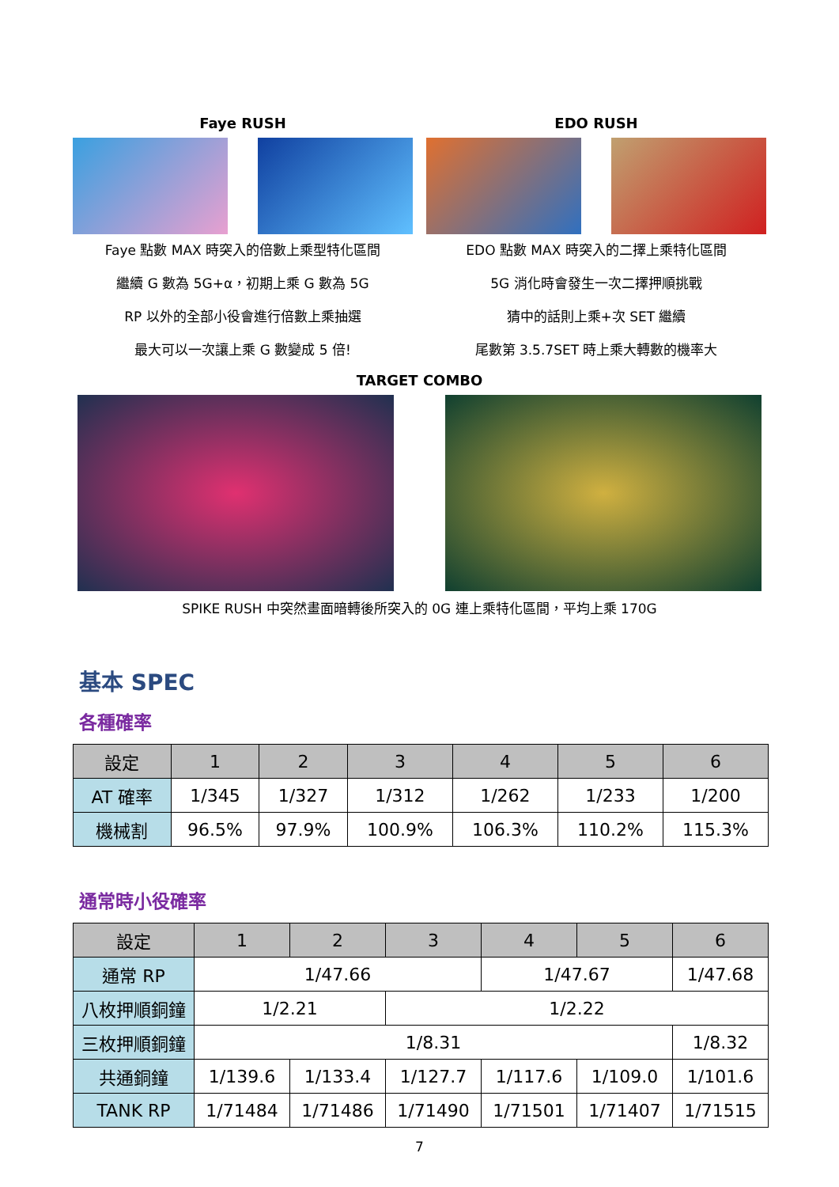Faye RUSH
Faye 點數 MAX 時突入的倍數上乘型特化區間
繼續 G 數為 5G+α，初期上乘 G 數為 5G
RP 以外的全部小役會進行倍數上乘抽選
最大可以一次讓上乘 G 數變成 5 倍!
EDO RUSH
EDO 點數 MAX 時突入的二擇上乘特化區間
5G 消化時會發生一次二擇押順挑戰
猜中的話則上乘+次 SET 繼續
尾數第 3.5.7SET 時上乘大轉數的機率大
TARGET COMBO
SPIKE RUSH 中突然畫面暗轉後所突入的 0G 連上乘特化區間，平均上乘 170G
基本 SPEC
各種確率
| 設定 | 1 | 2 | 3 | 4 | 5 | 6 |
| --- | --- | --- | --- | --- | --- | --- |
| AT 確率 | 1/345 | 1/327 | 1/312 | 1/262 | 1/233 | 1/200 |
| 機械割 | 96.5% | 97.9% | 100.9% | 106.3% | 110.2% | 115.3% |
通常時小役確率
| 設定 | 1 | 2 | 3 | 4 | 5 | 6 |
| --- | --- | --- | --- | --- | --- | --- |
| 通常 RP | 1/47.66 | | | 1/47.67 | | 1/47.68 |
| 八枚押順銅鐘 | 1/2.21 | | 1/2.22 | | | |
| 三枚押順銅鐘 | 1/8.31 | | | | | 1/8.32 |
| 共通銅鐘 | 1/139.6 | 1/133.4 | 1/127.7 | 1/117.6 | 1/109.0 | 1/101.6 |
| TANK RP | 1/71484 | 1/71486 | 1/71490 | 1/71501 | 1/71407 | 1/71515 |
7